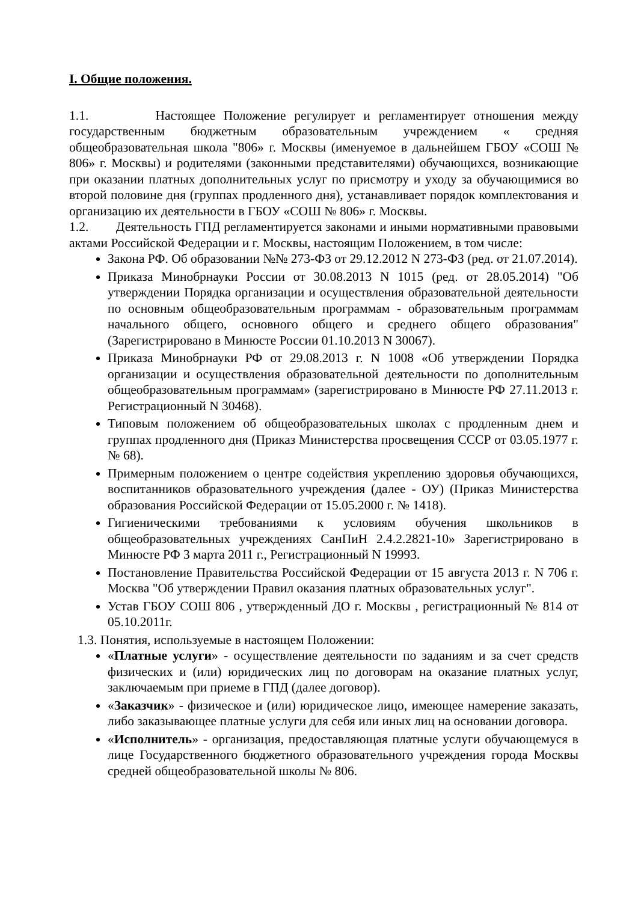I. Общие положения.
1.1. Настоящее Положение регулирует и регламентирует отношения между государственным бюджетным образовательным учреждением « средняя общеобразовательная школа "806» г. Москвы (именуемое в дальнейшем ГБОУ «СОШ № 806» г. Москвы) и родителями (законными представителями) обучающихся, возникающие при оказании платных дополнительных услуг по присмотру и уходу за обучающимися во второй половине дня (группах продленного дня), устанавливает порядок комплектования и организацию их деятельности в ГБОУ «СОШ № 806» г. Москвы.
1.2. Деятельность ГПД регламентируется законами и иными нормативными правовыми актами Российской Федерации и г. Москвы, настоящим Положением, в том числе:
Закона РФ. Об образовании №№ 273-ФЗ от 29.12.2012 N 273-ФЗ (ред. от 21.07.2014).
Приказа Минобрнауки России от 30.08.2013 N 1015 (ред. от 28.05.2014) "Об утверждении Порядка организации и осуществления образовательной деятельности по основным общеобразовательным программам - образовательным программам начального общего, основного общего и среднего общего образования" (Зарегистрировано в Минюсте России 01.10.2013 N 30067).
Приказа Минобрнауки РФ от 29.08.2013 г. N 1008 «Об утверждении Порядка организации и осуществления образовательной деятельности по дополнительным общеобразовательным программам» (зарегистрировано в Минюсте РФ 27.11.2013 г. Регистрационный N 30468).
Типовым положением об общеобразовательных школах с продленным днем и группах продленного дня (Приказ Министерства просвещения СССР от 03.05.1977 г. № 68).
Примерным положением о центре содействия укреплению здоровья обучающихся, воспитанников образовательного учреждения (далее - ОУ) (Приказ Министерства образования Российской Федерации от 15.05.2000 г. № 1418).
Гигиеническими требованиями к условиям обучения школьников в общеобразовательных учреждениях СанПиН 2.4.2.2821-10» Зарегистрировано в Минюсте РФ 3 марта 2011 г., Регистрационный N 19993.
Постановление Правительства Российской Федерации от 15 августа 2013 г. N 706 г. Москва "Об утверждении Правил оказания платных образовательных услуг".
Устав ГБОУ СОШ 806 , утвержденный ДО г. Москвы , регистрационный № 814 от 05.10.2011г.
1.3. Понятия, используемые в настоящем Положении:
«Платные услуги» - осуществление деятельности по заданиям и за счет средств физических и (или) юридических лиц по договорам на оказание платных услуг, заключаемым при приеме в ГПД (далее договор).
«Заказчик» - физическое и (или) юридическое лицо, имеющее намерение заказать, либо заказывающее платные услуги для себя или иных лиц на основании договора.
«Исполнитель» - организация, предоставляющая платные услуги обучающемуся в лице Государственного бюджетного образовательного учреждения города Москвы средней общеобразовательной школы № 806.